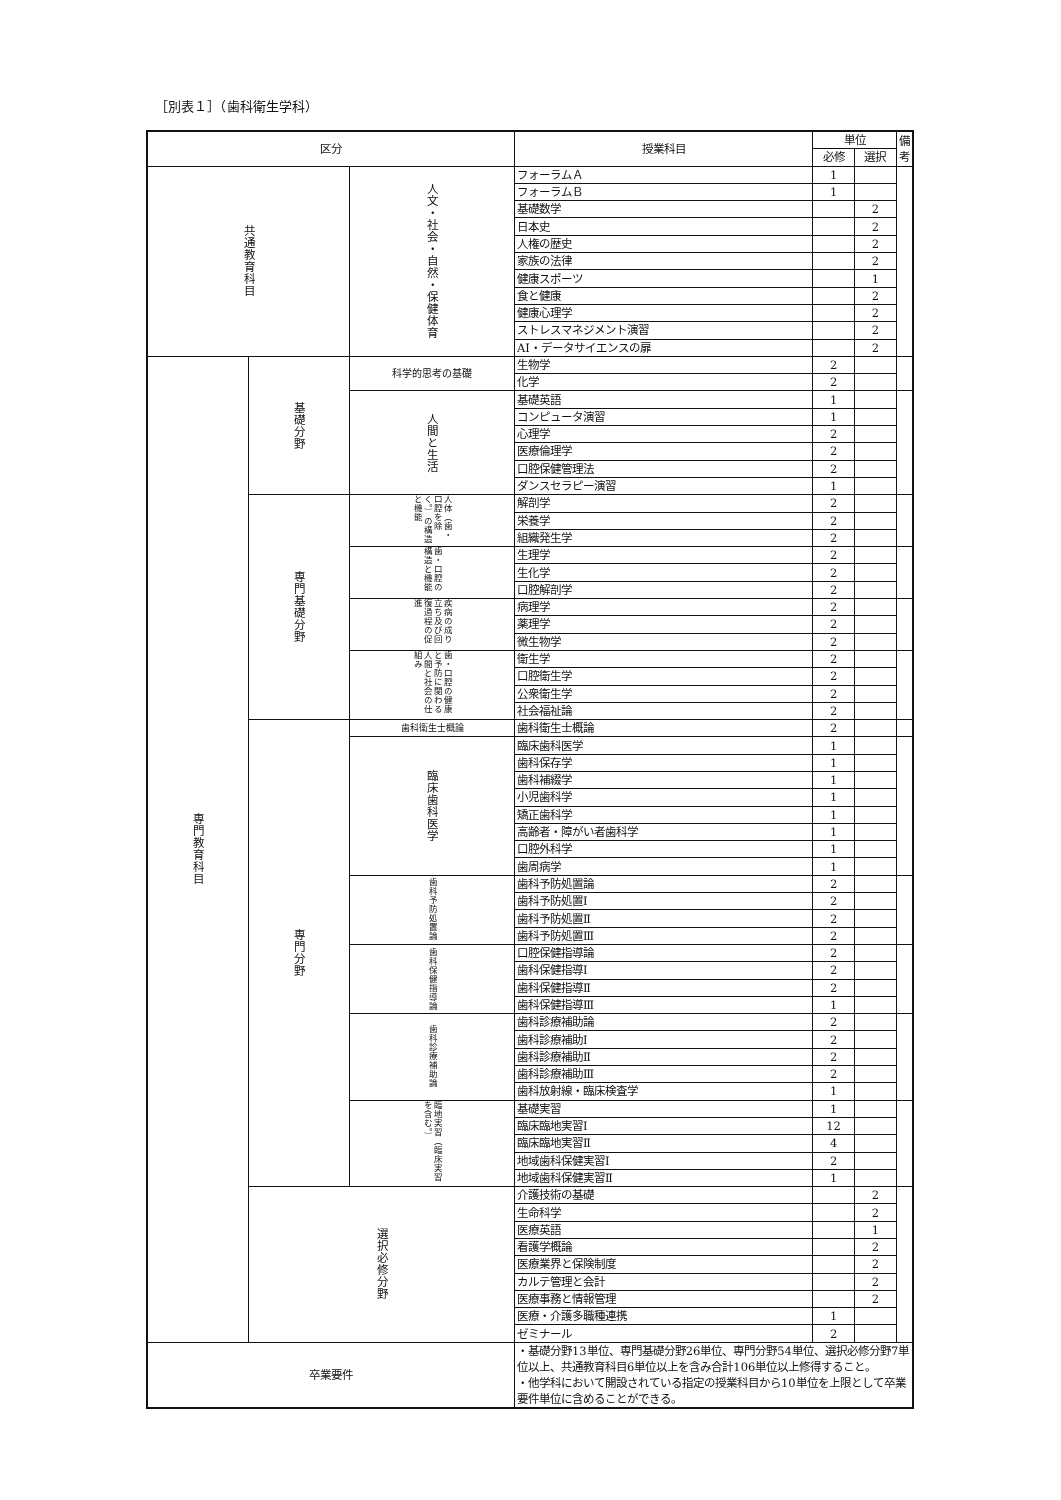［別表１］（歯科衛生学科）
| 区分 | | | 授業科目 | 単位 | | 備考 |
| --- | --- | --- | --- | --- | --- | --- |
| | | | | 必修 | 選択 | |
| 共通教育科目 | | 人文・社会・自然・保健体育 | フォーラムＡ | 1 | | |
| | | | フォーラムＢ | 1 | | |
| | | | 基礎数学 | | 2 | |
| | | | 日本史 | | 2 | |
| | | | 人権の歴史 | | 2 | |
| | | | 家族の法律 | | 2 | |
| | | | 健康スポーツ | | 1 | |
| | | | 食と健康 | | 2 | |
| | | | 健康心理学 | | 2 | |
| | | | ストレスマネジメント演習 | | 2 | |
| | | | AI・データサイエンスの扉 | | 2 | |
| 専門教育科目 | 基礎分野 | 科学的思考の基礎 | 生物学 | 2 | | |
| | | | 化学 | 2 | | |
| | | 人間と生活 | 基礎英語 | 1 | | |
| | | | コンピュータ演習 | 1 | | |
| | | | 心理学 | 2 | | |
| | | | 医療倫理学 | 2 | | |
| | | | 口腔保健管理法 | 2 | | |
| | | | ダンスセラピー演習 | 1 | | |
| | 専門基礎分野 | 人体（歯・口腔を除く。）の構造と機能 | 解剖学 | 2 | | |
| | | | 栄養学 | 2 | | |
| | | | 組織発生学 | 2 | | |
| | | 歯・口腔の構造と機能 | 生理学 | 2 | | |
| | | | 生化学 | 2 | | |
| | | | 口腔解剖学 | 2 | | |
| | | 疾病の成り立ち及び回復過程の促進 | 病理学 | 2 | | |
| | | | 薬理学 | 2 | | |
| | | | 微生物学 | 2 | | |
| | | 歯・口腔の健康と予防に関わる人間と社会の仕組み | 衛生学 | 2 | | |
| | | | 口腔衛生学 | 2 | | |
| | | | 公衆衛生学 | 2 | | |
| | | | 社会福祉論 | 2 | | |
| | 専門分野 | 歯科衛生士概論 | 歯科衛生士概論 | 2 | | |
| | | 臨床歯科医学 | 臨床歯科医学 | 1 | | |
| | | | 歯科保存学 | 1 | | |
| | | | 歯科補綴学 | 1 | | |
| | | | 小児歯科学 | 1 | | |
| | | | 矯正歯科学 | 1 | | |
| | | | 高齢者・障がい者歯科学 | 1 | | |
| | | | 口腔外科学 | 1 | | |
| | | | 歯周病学 | 1 | | |
| | | 歯科予防処置論 | 歯科予防処置論 | 2 | | |
| | | | 歯科予防処置Ⅰ | 2 | | |
| | | | 歯科予防処置Ⅱ | 2 | | |
| | | | 歯科予防処置Ⅲ | 2 | | |
| | | 歯科保健指導論 | 口腔保健指導論 | 2 | | |
| | | | 歯科保健指導Ⅰ | 2 | | |
| | | | 歯科保健指導Ⅱ | 2 | | |
| | | | 歯科保健指導Ⅲ | 1 | | |
| | | 歯科診療補助論 | 歯科診療補助論 | 2 | | |
| | | | 歯科診療補助Ⅰ | 2 | | |
| | | | 歯科診療補助Ⅱ | 2 | | |
| | | | 歯科診療補助Ⅲ | 2 | | |
| | | | 歯科放射線・臨床検査学 | 1 | | |
| | | 臨地実習（臨床実習を含む。） | 基礎実習 | 1 | | |
| | | | 臨床臨地実習Ⅰ | 12 | | |
| | | | 臨床臨地実習Ⅱ | 4 | | |
| | | | 地域歯科保健実習Ⅰ | 2 | | |
| | | | 地域歯科保健実習Ⅱ | 1 | | |
| | 選択必修分野 | | 介護技術の基礎 | | 2 | |
| | | | 生命科学 | | 2 | |
| | | | 医療英語 | | 1 | |
| | | | 看護学概論 | | 2 | |
| | | | 医療業界と保険制度 | | 2 | |
| | | | カルテ管理と会計 | | 2 | |
| | | | 医療事務と情報管理 | | 2 | |
| | | | 医療・介護多職種連携 | 1 | | |
| | | | ゼミナール | 2 | | |
| 卒業要件 | | | ・基礎分野13単位、専門基礎分野26単位、専門分野54単位、選択必修分野7単位以上、共通教育科目6単位以上を含み合計106単位以上修得すること。 ・他学科において開設されている指定の授業科目から10単位を上限として卒業要件単位に含めることができる。 | | | |